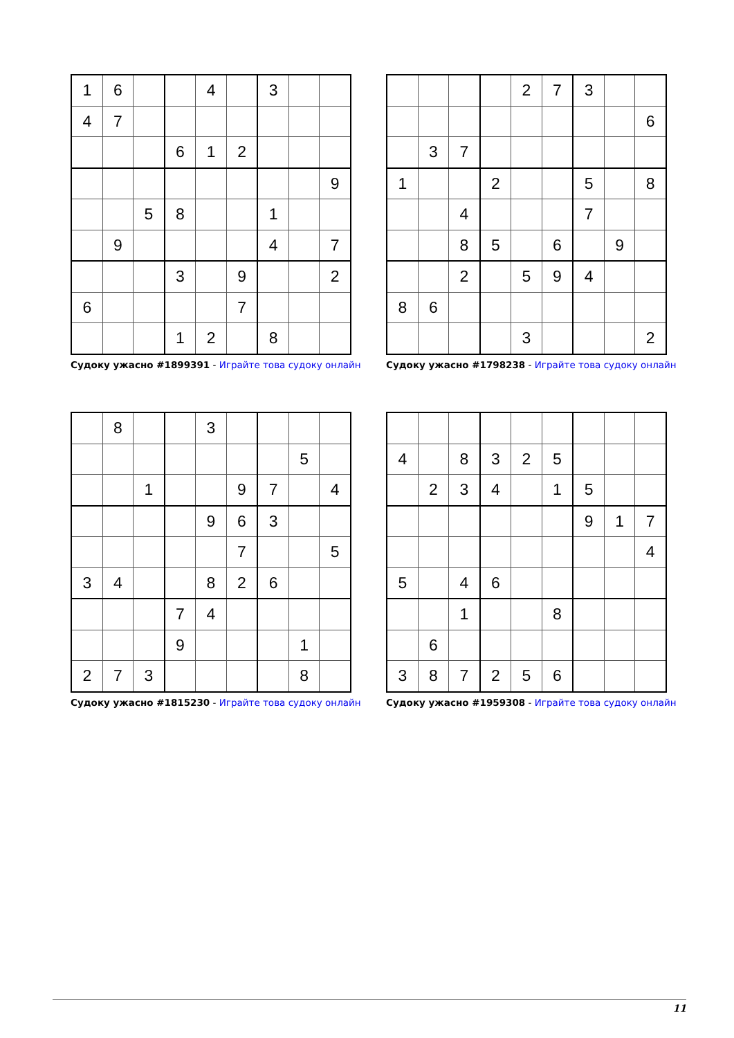| 1 | 6 | | | 4 | | 3 | | |
| 4 | 7 | | | | | | | |
| | | | 6 | 1 | 2 | | | |
| | | | | | | | | 9 |
| | | 5 | 8 | | | 1 | | |
| | 9 | | | | | 4 | | 7 |
| | | | 3 | | 9 | | | 2 |
| 6 | | | | | 7 | | | |
| | | | 1 | 2 | | 8 | | |
Судоку ужасно #1899391 - Играйте това судоку онлайн
| | | | | 2 | 7 | 3 | | |
| | | | | | | | | 6 |
| | 3 | 7 | | | | | | |
| 1 | | | 2 | | | 5 | | 8 |
| | | 4 | | | | 7 | | |
| | | 8 | 5 | | 6 | | 9 | |
| | | 2 | | 5 | 9 | 4 | | |
| 8 | 6 | | | | | | | |
| | | | | 3 | | | | 2 |
Судоку ужасно #1798238 - Играйте това судоку онлайн
| | 8 | | | 3 | | | | |
| | | | | | | | 5 | |
| | | 1 | | | 9 | 7 | | 4 |
| | | | | 9 | 6 | 3 | | |
| | | | | | 7 | | | 5 |
| 3 | 4 | | | 8 | 2 | 6 | | |
| | | | 7 | 4 | | | | |
| | | | 9 | | | | 1 | |
| 2 | 7 | 3 | | | | | 8 | |
Судоку ужасно #1815230 - Играйте това судоку онлайн
| 4 | | 8 | 3 | 2 | 5 | | | |
| | 2 | 3 | 4 | | 1 | 5 | | |
| | | | | | | 9 | 1 | 7 |
| | | | | | | | | 4 |
| 5 | | 4 | 6 | | | | | |
| | | 1 | | | 8 | | | |
| | 6 | | | | | | | |
| 3 | 8 | 7 | 2 | 5 | 6 | | | |
Судоку ужасно #1959308 - Играйте това судоку онлайн
11